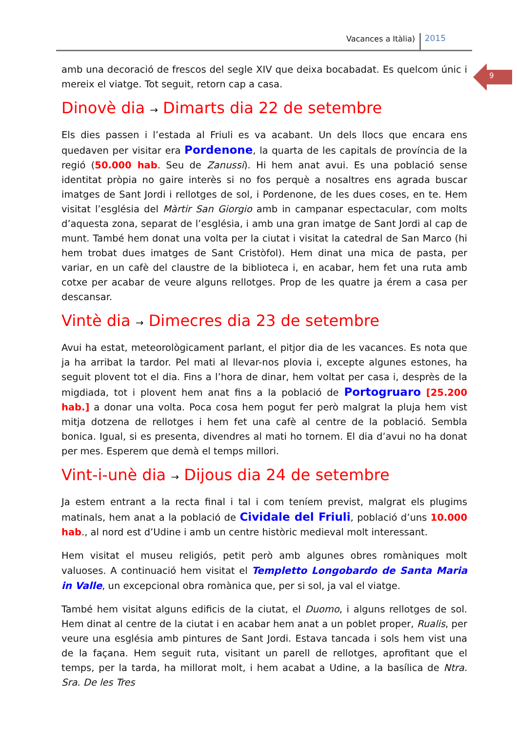Vacances a Itàlia) 2015
9
amb una decoració de frescos del segle XIV que deixa bocabadat. Es quelcom únic i mereix el viatge. Tot seguit, retorn cap a casa.
Dinovè dia → Dimarts dia 22 de setembre
Els dies passen i l’estada al Friuli es va acabant. Un dels llocs que encara ens quedaven per visitar era Pordenone, la quarta de les capitals de província de la regió (50.000 hab. Seu de Zanussi). Hi hem anat avui. Es una població sense identitat pròpia no gaire interès si no fos perquè a nosaltres ens agrada buscar imatges de Sant Jordi i rellotges de sol, i Pordenone, de les dues coses, en te. Hem visitat l’església del Màrtir San Giorgio amb in campanar espectacular, com molts d’aquesta zona, separat de l’església, i amb una gran imatge de Sant Jordi al cap de munt. També hem donat una volta per la ciutat i visitat la catedral de San Marco (hi hem trobat dues imatges de Sant Cristòfol). Hem dinat una mica de pasta, per variar, en un cafè del claustre de la biblioteca i, en acabar, hem fet una ruta amb cotxe per acabar de veure alguns rellotges. Prop de les quatre ja érem a casa per descansar.
Vintè dia → Dimecres dia 23 de setembre
Avui ha estat, meteorològicament parlant, el pitjor dia de les vacances. Es nota que ja ha arribat la tardor. Pel mati al llevar-nos plovia i, excepte algunes estones, ha seguit plovent tot el dia. Fins a l’hora de dinar, hem voltat per casa i, desprès de la migdiada, tot i plovent hem anat fins a la població de Portogruaro [25.200 hab.] a donar una volta. Poca cosa hem pogut fer però malgrat la pluja hem vist mitja dotzena de rellotges i hem fet una cafè al centre de la població. Sembla bonica. Igual, si es presenta, divendres al mati ho tornem. El dia d’avui no ha donat per mes. Esperem que demà el temps millori.
Vint-i-unè dia → Dijous dia 24 de setembre
Ja estem entrant a la recta final i tal i com teníem previst, malgrat els plugims matinals, hem anat a la població de Cividale del Friuli, població d’uns 10.000 hab., al nord est d’Udine i amb un centre històric medieval molt interessant.
Hem visitat el museu religiós, petit però amb algunes obres romàniques molt valuoses. A continuació hem visitat el Templetto Longobardo de Santa Maria in Valle, un excepcional obra romànica que, per si sol, ja val el viatge.
També hem visitat alguns edificis de la ciutat, el Duomo, i alguns rellotges de sol. Hem dinat al centre de la ciutat i en acabar hem anat a un poblet proper, Rualis, per veure una església amb pintures de Sant Jordi. Estava tancada i sols hem vist una de la façana. Hem seguit ruta, visitant un parell de rellotges, aprofitant que el temps, per la tarda, ha millorat molt, i hem acabat a Udine, a la basílica de Ntra. Sra. De les Tres